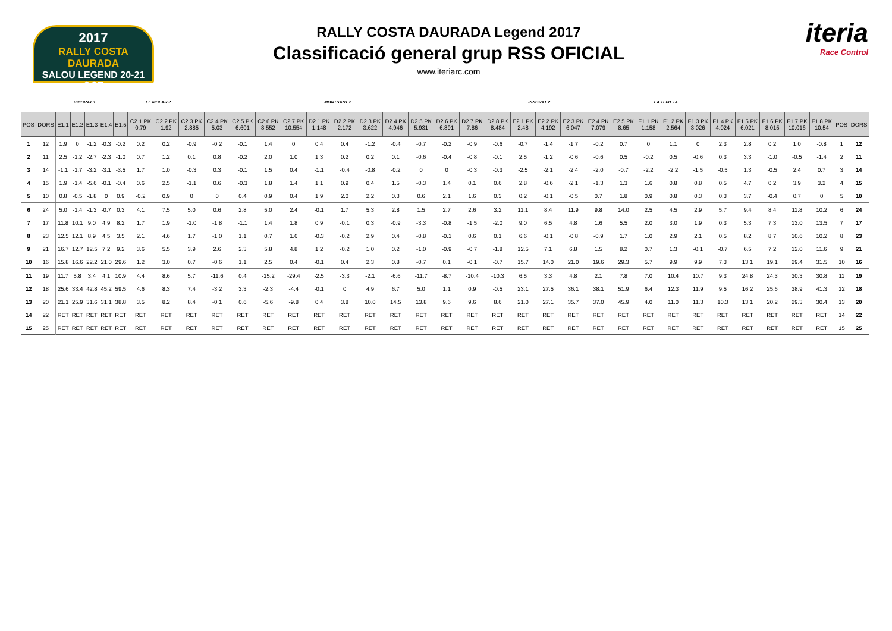2017
RALLY COSTA DAURADA
SALOU LEGEND 20-21 OCT
RALLY COSTA DAURADA Legend 2017
Classificació general grup RSS OFICIAL
www.iteriarc.com
iteria
Race Control
| | | PRIORAT 1 | | | | | EL MOLAR 2 | | | | | | | MONTSANT 2 | | | | | | | | PRIORAT 2 | | | | | LA TEIXETA | | | | | | | | | |
| --- | --- | --- | --- | --- | --- | --- | --- | --- | --- | --- | --- | --- | --- | --- | --- | --- | --- | --- | --- | --- | --- | --- | --- | --- | --- | --- | --- | --- | --- | --- | --- | --- | --- | --- | --- | --- |
| POS | DORS | E1.1 | E1.2 | E1.3 | E1.4 | E1.5 | C2.1 PK 0.79 | C2.2 PK 1.92 | C2.3 PK 2.885 | C2.4 PK 5.03 | C2.5 PK 6.601 | C2.6 PK 8.552 | C2.7 PK 10.554 | D2.1 PK 1.148 | D2.2 PK 2.172 | D2.3 PK 3.622 | D2.4 PK 4.946 | D2.5 PK 5.931 | D2.6 PK 6.891 | D2.7 PK 7.86 | D2.8 PK 8.484 | E2.1 PK 2.48 | E2.2 PK 4.192 | E2.3 PK 6.047 | E2.4 PK 7.079 | E2.5 PK 8.65 | F1.1 PK 1.158 | F1.2 PK 2.564 | F1.3 PK 3.026 | F1.4 PK 4.024 | F1.5 PK 6.021 | F1.6 PK 8.015 | F1.7 PK 10.016 | F1.8 PK 10.54 | POS | DORS |
| 1 | 12 | 1.9 | 0 | -1.2 | -0.3 | -0.2 | 0.2 | 0.2 | -0.9 | -0.2 | -0.1 | 1.4 | 0 | 0.4 | 0.4 | -1.2 | -0.4 | -0.7 | -0.2 | -0.9 | -0.6 | -0.7 | -1.4 | -1.7 | -0.2 | 0.7 | 0 | 1.1 | 0 | 2.3 | 2.8 | 0.2 | 1.0 | -0.8 | 1 | 12 |
| 2 | 11 | 2.5 | -1.2 | -2.7 | -2.3 | -1.0 | 0.7 | 1.2 | 0.1 | 0.8 | -0.2 | 2.0 | 1.0 | 1.3 | 0.2 | 0.2 | 0.1 | -0.6 | -0.4 | -0.8 | -0.1 | 2.5 | -1.2 | -0.6 | -0.6 | 0.5 | -0.2 | 0.5 | -0.6 | 0.3 | 3.3 | -1.0 | -0.5 | -1.4 | 2 | 11 |
| 3 | 14 | -1.1 | -1.7 | -3.2 | -3.1 | -3.5 | 1.7 | 1.0 | -0.3 | 0.3 | -0.1 | 1.5 | 0.4 | -1.1 | -0.4 | -0.8 | -0.2 | 0 | 0 | -0.3 | -0.3 | -2.5 | -2.1 | -2.4 | -2.0 | -0.7 | -2.2 | -2.2 | -1.5 | -0.5 | 1.3 | -0.5 | 2.4 | 0.7 | 3 | 14 |
| 4 | 15 | 1.9 | -1.4 | -5.6 | -0.1 | -0.4 | 0.6 | 2.5 | -1.1 | 0.6 | -0.3 | 1.8 | 1.4 | 1.1 | 0.9 | 0.4 | 1.5 | -0.3 | 1.4 | 0.1 | 0.6 | 2.8 | -0.6 | -2.1 | -1.3 | 1.3 | 1.6 | 0.8 | 0.8 | 0.5 | 4.7 | 0.2 | 3.9 | 3.2 | 4 | 15 |
| 5 | 10 | 0.8 | -0.5 | -1.8 | 0 | 0.9 | -0.2 | 0.9 | 0 | 0 | 0.4 | 0.9 | 0.4 | 1.9 | 2.0 | 2.2 | 0.3 | 0.6 | 2.1 | 1.6 | 0.3 | 0.2 | -0.1 | -0.5 | 0.7 | 1.8 | 0.9 | 0.8 | 0.3 | 0.3 | 3.7 | -0.4 | 0.7 | 0 | 5 | 10 |
| 6 | 24 | 5.0 | -1.4 | -1.3 | -0.7 | 0.3 | 4.1 | 7.5 | 5.0 | 0.6 | 2.8 | 5.0 | 2.4 | -0.1 | 1.7 | 5.3 | 2.8 | 1.5 | 2.7 | 2.6 | 3.2 | 11.1 | 8.4 | 11.9 | 9.8 | 14.0 | 2.5 | 4.5 | 2.9 | 5.7 | 9.4 | 8.4 | 11.8 | 10.2 | 6 | 24 |
| 7 | 17 | 11.8 | 10.1 | 9.0 | 4.9 | 8.2 | 1.7 | 1.9 | -1.0 | -1.8 | -1.1 | 1.4 | 1.8 | 0.9 | -0.1 | 0.3 | -0.9 | -3.3 | -0.8 | -1.5 | -2.0 | 9.0 | 6.5 | 4.8 | 1.6 | 5.5 | 2.0 | 3.0 | 1.9 | 0.3 | 5.3 | 7.3 | 13.0 | 13.5 | 7 | 17 |
| 8 | 23 | 12.5 | 12.1 | 8.9 | 4.5 | 3.5 | 2.1 | 4.6 | 1.7 | -1.0 | 1.1 | 0.7 | 1.6 | -0.3 | -0.2 | 2.9 | 0.4 | -0.8 | -0.1 | 0.6 | 0.1 | 6.6 | -0.1 | -0.8 | -0.9 | 1.7 | 1.0 | 2.9 | 2.1 | 0.5 | 8.2 | 8.7 | 10.6 | 10.2 | 8 | 23 |
| 9 | 21 | 16.7 | 12.7 | 12.5 | 7.2 | 9.2 | 3.6 | 5.5 | 3.9 | 2.6 | 2.3 | 5.8 | 4.8 | 1.2 | -0.2 | 1.0 | 0.2 | -1.0 | -0.9 | -0.7 | -1.8 | 12.5 | 7.1 | 6.8 | 1.5 | 8.2 | 0.7 | 1.3 | -0.1 | -0.7 | 6.5 | 7.2 | 12.0 | 11.6 | 9 | 21 |
| 10 | 16 | 15.8 | 16.6 | 22.2 | 21.0 | 29.6 | 1.2 | 3.0 | 0.7 | -0.6 | 1.1 | 2.5 | 0.4 | -0.1 | 0.4 | 2.3 | 0.8 | -0.7 | 0.1 | -0.1 | -0.7 | 15.7 | 14.0 | 21.0 | 19.6 | 29.3 | 5.7 | 9.9 | 9.9 | 7.3 | 13.1 | 19.1 | 29.4 | 31.5 | 10 | 16 |
| 11 | 19 | 11.7 | 5.8 | 3.4 | 4.1 | 10.9 | 4.4 | 8.6 | 5.7 | -11.6 | 0.4 | -15.2 | -29.4 | -2.5 | -3.3 | -2.1 | -6.6 | -11.7 | -8.7 | -10.4 | -10.3 | 6.5 | 3.3 | 4.8 | 2.1 | 7.8 | 7.0 | 10.4 | 10.7 | 9.3 | 24.8 | 24.3 | 30.3 | 30.8 | 11 | 19 |
| 12 | 18 | 25.6 | 33.4 | 42.8 | 45.2 | 59.5 | 4.6 | 8.3 | 7.4 | -3.2 | 3.3 | -2.3 | -4.4 | -0.1 | 0 | 4.9 | 6.7 | 5.0 | 1.1 | 0.9 | -0.5 | 23.1 | 27.5 | 36.1 | 38.1 | 51.9 | 6.4 | 12.3 | 11.9 | 9.5 | 16.2 | 25.6 | 38.9 | 41.3 | 12 | 18 |
| 13 | 20 | 21.1 | 25.9 | 31.6 | 31.1 | 38.8 | 3.5 | 8.2 | 8.4 | -0.1 | 0.6 | -5.6 | -9.8 | 0.4 | 3.8 | 10.0 | 14.5 | 13.8 | 9.6 | 9.6 | 8.6 | 21.0 | 27.1 | 35.7 | 37.0 | 45.9 | 4.0 | 11.0 | 11.3 | 10.3 | 13.1 | 20.2 | 29.3 | 30.4 | 13 | 20 |
| 14 | 22 | RET | RET | RET | RET | RET | RET | RET | RET | RET | RET | RET | RET | RET | RET | RET | RET | RET | RET | RET | RET | RET | RET | RET | RET | RET | RET | RET | RET | RET | RET | RET | RET | RET | 14 | 22 |
| 15 | 25 | RET | RET | RET | RET | RET | RET | RET | RET | RET | RET | RET | RET | RET | RET | RET | RET | RET | RET | RET | RET | RET | RET | RET | RET | RET | RET | RET | RET | RET | RET | RET | RET | RET | 15 | 25 |